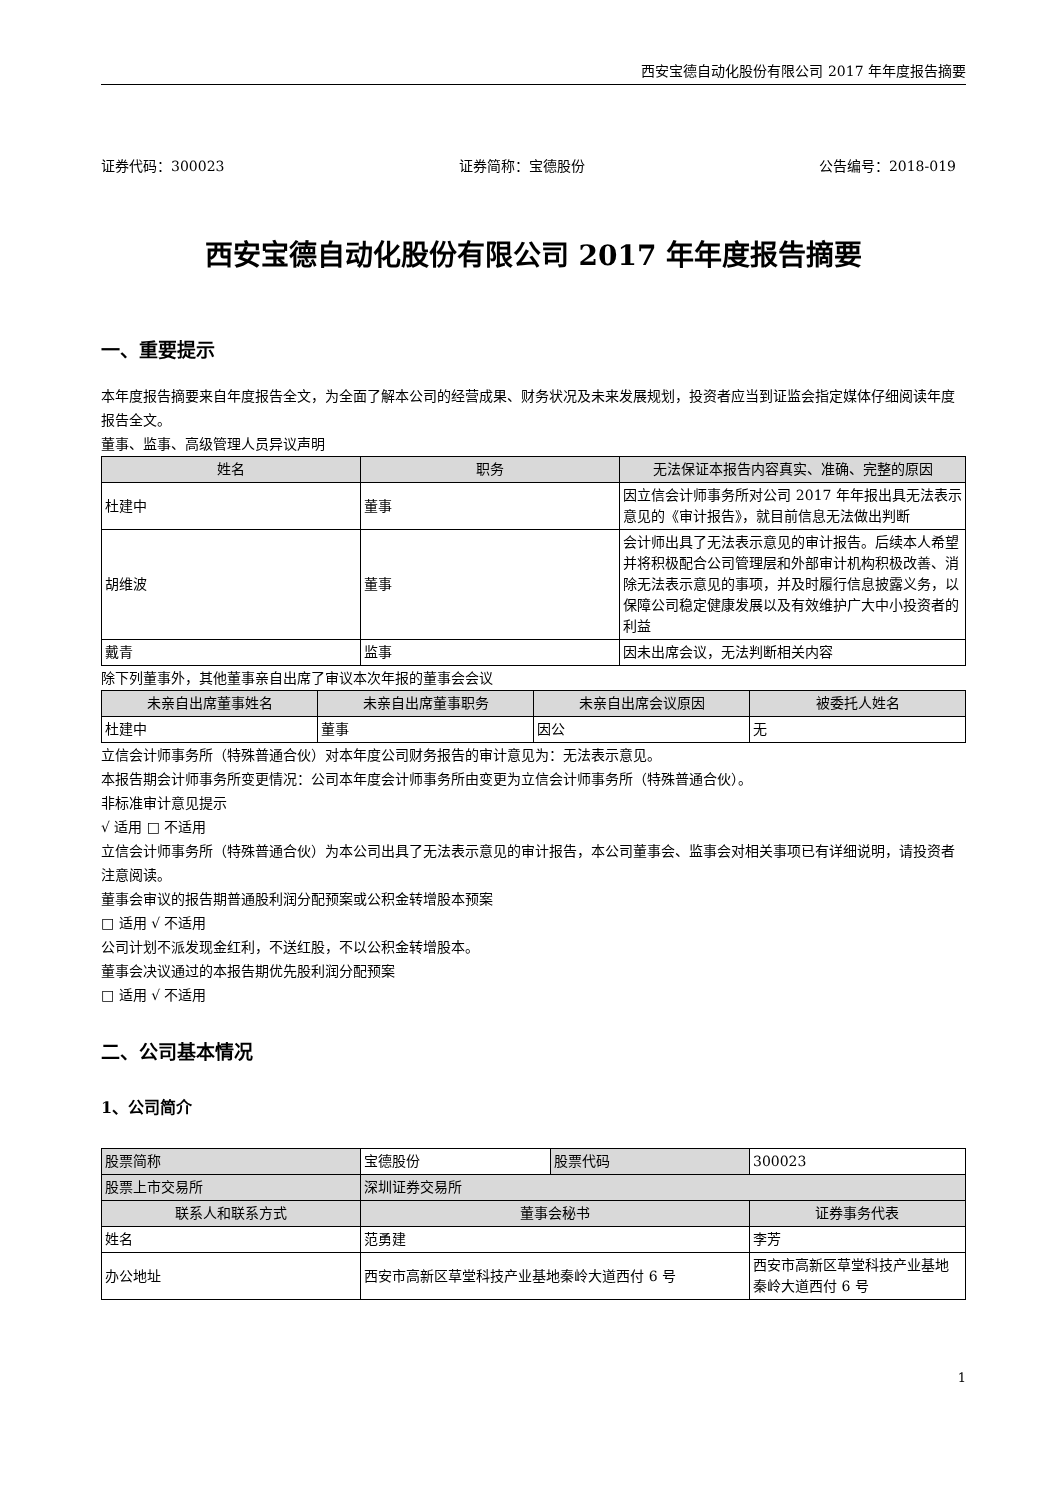西安宝德自动化股份有限公司 2017 年年度报告摘要
证券代码：300023 证券简称：宝德股份 公告编号：2018-019
西安宝德自动化股份有限公司 2017 年年度报告摘要
一、重要提示
本年度报告摘要来自年度报告全文，为全面了解本公司的经营成果、财务状况及未来发展规划，投资者应当到证监会指定媒体仔细阅读年度报告全文。
董事、监事、高级管理人员异议声明
| 姓名 | 职务 | 无法保证本报告内容真实、准确、完整的原因 |
| --- | --- | --- |
| 杜建中 | 董事 | 因立信会计师事务所对公司 2017 年年报出具无法表示意见的《审计报告》，就目前信息无法做出判断 |
| 胡维波 | 董事 | 会计师出具了无法表示意见的审计报告。后续本人希望并将积极配合公司管理层和外部审计机构积极改善、消除无法表示意见的事项，并及时履行信息披露义务，以保障公司稳定健康发展以及有效维护广大中小投资者的利益 |
| 戴青 | 监事 | 因未出席会议，无法判断相关内容 |
除下列董事外，其他董事亲自出席了审议本次年报的董事会会议
| 未亲自出席董事姓名 | 未亲自出席董事职务 | 未亲自出席会议原因 | 被委托人姓名 |
| --- | --- | --- | --- |
| 杜建中 | 董事 | 因公 | 无 |
立信会计师事务所（特殊普通合伙）对本年度公司财务报告的审计意见为：无法表示意见。
本报告期会计师事务所变更情况：公司本年度会计师事务所由变更为立信会计师事务所（特殊普通合伙）。
非标准审计意见提示
√ 适用 □ 不适用
立信会计师事务所（特殊普通合伙）为本公司出具了无法表示意见的审计报告，本公司董事会、监事会对相关事项已有详细说明，请投资者注意阅读。
董事会审议的报告期普通股利润分配预案或公积金转增股本预案
□ 适用 √ 不适用
公司计划不派发现金红利，不送红股，不以公积金转增股本。
董事会决议通过的本报告期优先股利润分配预案
□ 适用 √ 不适用
二、公司基本情况
1、公司简介
| 股票简称 | 宝德股份 | 股票代码 | 300023 |
| 股票上市交易所 | 深圳证券交易所 | | |
| 联系人和联系方式 | 董事会秘书 | | 证券事务代表 |
| 姓名 | 范勇建 | | 李芳 |
| 办公地址 | 西安市高新区草堂科技产业基地秦岭大道西付 6 号 | | 西安市高新区草堂科技产业基地秦岭大道西付 6 号 |
1